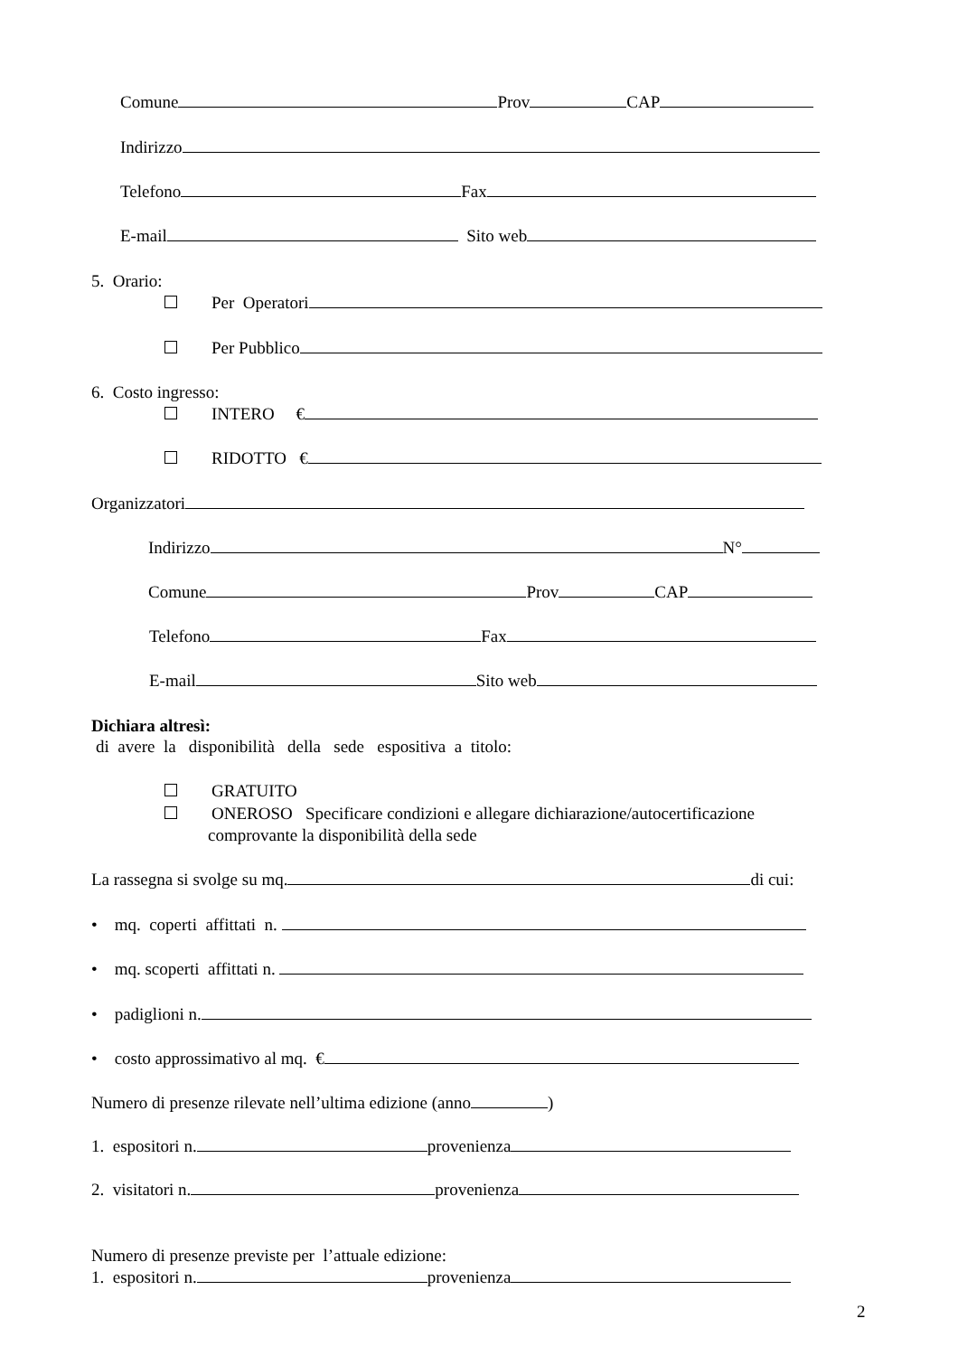Comune Prov CAP
Indirizzo
Telefono Fax
E-mail Sito web
5. Orario:
Per Operatori
Per Pubblico
6. Costo ingresso:
INTERO €
RIDOTTO €
Organizzatori
Indirizzo N°
Comune Prov CAP
Telefono Fax
E-mail Sito web
Dichiara altresì:
di avere la disponibilità della sede espositiva a titolo:
GRATUITO
ONEROSO Specificare condizioni e allegare dichiarazione/autocertificazione
comprovante la disponibilità della sede
La rassegna si svolge su mq. di cui:
• mq. coperti affittati n.
• mq. scoperti affittati n.
• padiglioni n.
• costo approssimativo al mq. €
Numero di presenze rilevate nell’ultima edizione (anno )
1. espositori n. provenienza
2. visitatori n. provenienza
Numero di presenze previste per l’attuale edizione:
1. espositori n. provenienza
2